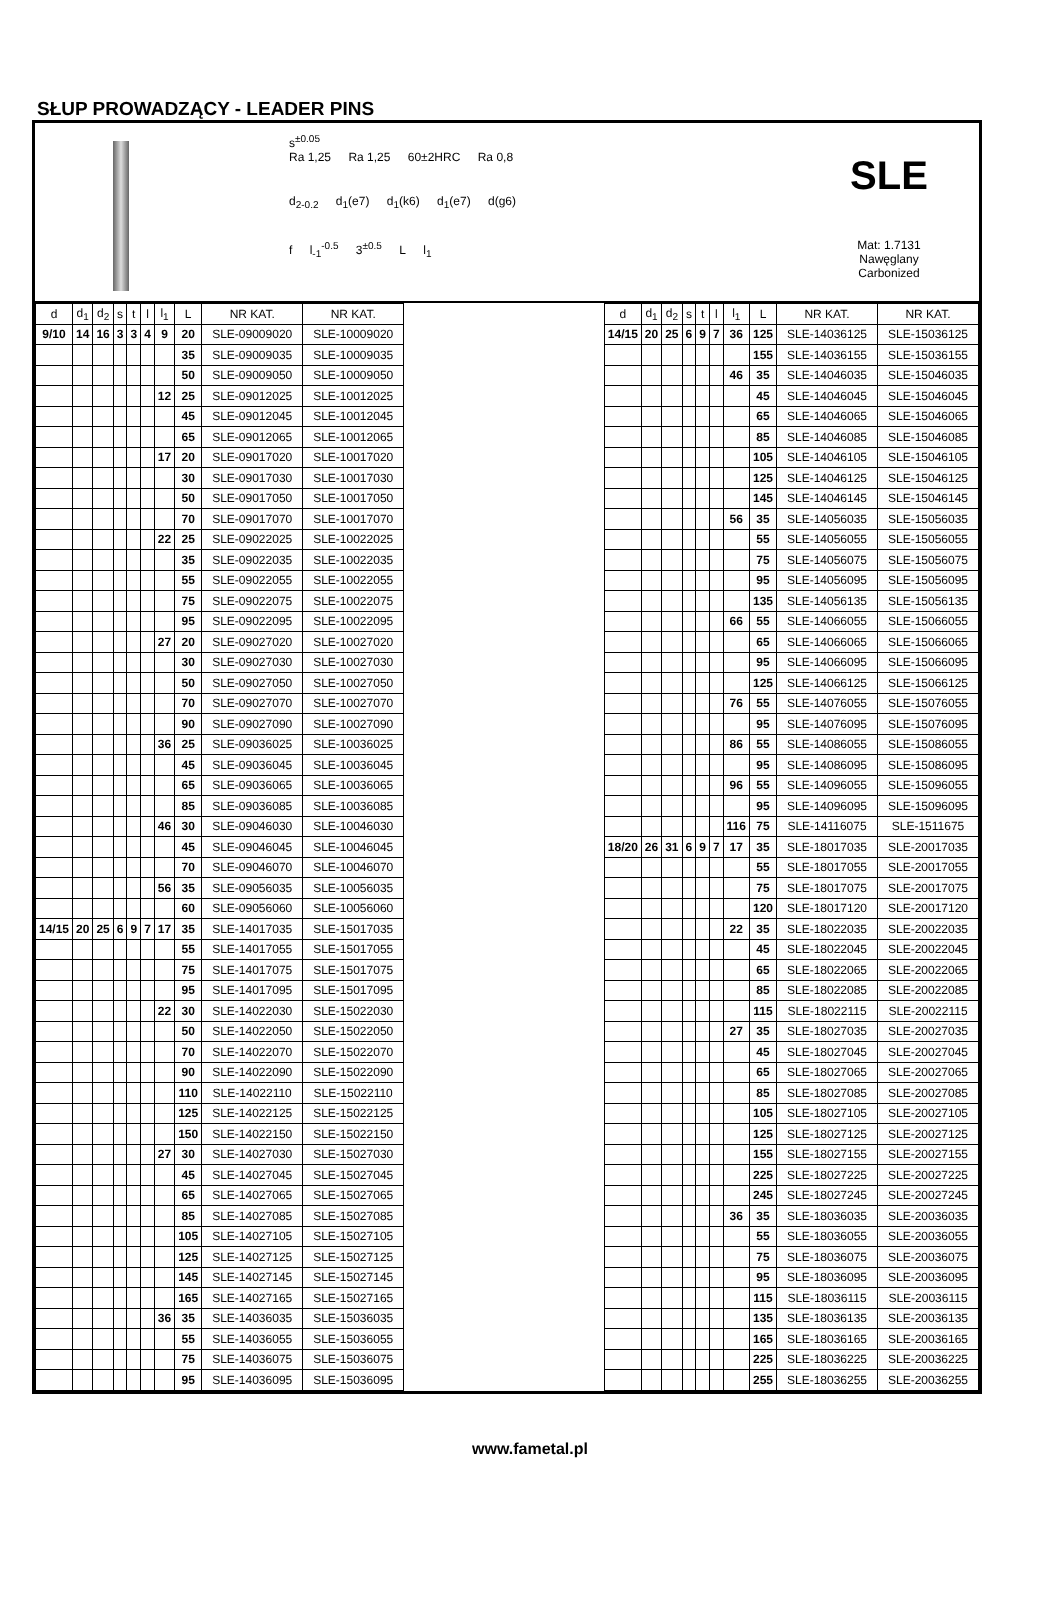SŁUP PROWADZĄCY - LEADER PINS
s<sup>±0.05</sup>
Ra 1,25 Ra 1,25 60±2HRC Ra 0,8
d<sub>2-0.2</sub> d<sub>1</sub>(e7) d<sub>1</sub>(k6) d<sub>1</sub>(e7) d(g6)
f l<sub>-1</sub><sup>-0.5</sup> 3<sup>±0.5</sup> L l<sub>1</sub>
SLE
Mat: 1.7131
Nawęglany
Carbonized
| d | d<sub>1</sub> | d<sub>2</sub> | s | t | l | l<sub>1</sub> | L | NR KAT. | NR KAT. |
| --- | --- | --- | --- | --- | --- | --- | --- | --- | --- |
| 9/10 | 14 | 16 | 3 | 3 | 4 | 9 | 20 | SLE-09009020 | SLE-10009020 |
| | | | | | | | 35 | SLE-09009035 | SLE-10009035 |
| | | | | | | | 50 | SLE-09009050 | SLE-10009050 |
| | | | | | | 12 | 25 | SLE-09012025 | SLE-10012025 |
| | | | | | | | 45 | SLE-09012045 | SLE-10012045 |
| | | | | | | | 65 | SLE-09012065 | SLE-10012065 |
| | | | | | | 17 | 20 | SLE-09017020 | SLE-10017020 |
| | | | | | | | 30 | SLE-09017030 | SLE-10017030 |
| | | | | | | | 50 | SLE-09017050 | SLE-10017050 |
| | | | | | | | 70 | SLE-09017070 | SLE-10017070 |
| | | | | | | 22 | 25 | SLE-09022025 | SLE-10022025 |
| | | | | | | | 35 | SLE-09022035 | SLE-10022035 |
| | | | | | | | 55 | SLE-09022055 | SLE-10022055 |
| | | | | | | | 75 | SLE-09022075 | SLE-10022075 |
| | | | | | | | 95 | SLE-09022095 | SLE-10022095 |
| | | | | | | 27 | 20 | SLE-09027020 | SLE-10027020 |
| | | | | | | | 30 | SLE-09027030 | SLE-10027030 |
| | | | | | | | 50 | SLE-09027050 | SLE-10027050 |
| | | | | | | | 70 | SLE-09027070 | SLE-10027070 |
| | | | | | | | 90 | SLE-09027090 | SLE-10027090 |
| | | | | | | 36 | 25 | SLE-09036025 | SLE-10036025 |
| | | | | | | | 45 | SLE-09036045 | SLE-10036045 |
| | | | | | | | 65 | SLE-09036065 | SLE-10036065 |
| | | | | | | | 85 | SLE-09036085 | SLE-10036085 |
| | | | | | | 46 | 30 | SLE-09046030 | SLE-10046030 |
| | | | | | | | 45 | SLE-09046045 | SLE-10046045 |
| | | | | | | | 70 | SLE-09046070 | SLE-10046070 |
| | | | | | | 56 | 35 | SLE-09056035 | SLE-10056035 |
| | | | | | | | 60 | SLE-09056060 | SLE-10056060 |
| 14/15 | 20 | 25 | 6 | 9 | 7 | 17 | 35 | SLE-14017035 | SLE-15017035 |
| | | | | | | | 55 | SLE-14017055 | SLE-15017055 |
| | | | | | | | 75 | SLE-14017075 | SLE-15017075 |
| | | | | | | | 95 | SLE-14017095 | SLE-15017095 |
| | | | | | | 22 | 30 | SLE-14022030 | SLE-15022030 |
| | | | | | | | 50 | SLE-14022050 | SLE-15022050 |
| | | | | | | | 70 | SLE-14022070 | SLE-15022070 |
| | | | | | | | 90 | SLE-14022090 | SLE-15022090 |
| | | | | | | | 110 | SLE-14022110 | SLE-15022110 |
| | | | | | | | 125 | SLE-14022125 | SLE-15022125 |
| | | | | | | | 150 | SLE-14022150 | SLE-15022150 |
| | | | | | | 27 | 30 | SLE-14027030 | SLE-15027030 |
| | | | | | | | 45 | SLE-14027045 | SLE-15027045 |
| | | | | | | | 65 | SLE-14027065 | SLE-15027065 |
| | | | | | | | 85 | SLE-14027085 | SLE-15027085 |
| | | | | | | | 105 | SLE-14027105 | SLE-15027105 |
| | | | | | | | 125 | SLE-14027125 | SLE-15027125 |
| | | | | | | | 145 | SLE-14027145 | SLE-15027145 |
| | | | | | | | 165 | SLE-14027165 | SLE-15027165 |
| | | | | | | 36 | 35 | SLE-14036035 | SLE-15036035 |
| | | | | | | | 55 | SLE-14036055 | SLE-15036055 |
| | | | | | | | 75 | SLE-14036075 | SLE-15036075 |
| | | | | | | | 95 | SLE-14036095 | SLE-15036095 |
| d | d<sub>1</sub> | d<sub>2</sub> | s | t | l | l<sub>1</sub> | L | NR KAT. | NR KAT. |
| --- | --- | --- | --- | --- | --- | --- | --- | --- | --- |
| 14/15 | 20 | 25 | 6 | 9 | 7 | 36 | 125 | SLE-14036125 | SLE-15036125 |
| | | | | | | | 155 | SLE-14036155 | SLE-15036155 |
| | | | | | | 46 | 35 | SLE-14046035 | SLE-15046035 |
| | | | | | | | 45 | SLE-14046045 | SLE-15046045 |
| | | | | | | | 65 | SLE-14046065 | SLE-15046065 |
| | | | | | | | 85 | SLE-14046085 | SLE-15046085 |
| | | | | | | | 105 | SLE-14046105 | SLE-15046105 |
| | | | | | | | 125 | SLE-14046125 | SLE-15046125 |
| | | | | | | | 145 | SLE-14046145 | SLE-15046145 |
| | | | | | | 56 | 35 | SLE-14056035 | SLE-15056035 |
| | | | | | | | 55 | SLE-14056055 | SLE-15056055 |
| | | | | | | | 75 | SLE-14056075 | SLE-15056075 |
| | | | | | | | 95 | SLE-14056095 | SLE-15056095 |
| | | | | | | | 135 | SLE-14056135 | SLE-15056135 |
| | | | | | | 66 | 55 | SLE-14066055 | SLE-15066055 |
| | | | | | | | 65 | SLE-14066065 | SLE-15066065 |
| | | | | | | | 95 | SLE-14066095 | SLE-15066095 |
| | | | | | | | 125 | SLE-14066125 | SLE-15066125 |
| | | | | | | 76 | 55 | SLE-14076055 | SLE-15076055 |
| | | | | | | | 95 | SLE-14076095 | SLE-15076095 |
| | | | | | | 86 | 55 | SLE-14086055 | SLE-15086055 |
| | | | | | | | 95 | SLE-14086095 | SLE-15086095 |
| | | | | | | 96 | 55 | SLE-14096055 | SLE-15096055 |
| | | | | | | | 95 | SLE-14096095 | SLE-15096095 |
| | | | | | | 116 | 75 | SLE-14116075 | SLE-1511675 |
| 18/20 | 26 | 31 | 6 | 9 | 7 | 17 | 35 | SLE-18017035 | SLE-20017035 |
| | | | | | | | 55 | SLE-18017055 | SLE-20017055 |
| | | | | | | | 75 | SLE-18017075 | SLE-20017075 |
| | | | | | | | 120 | SLE-18017120 | SLE-20017120 |
| | | | | | | 22 | 35 | SLE-18022035 | SLE-20022035 |
| | | | | | | | 45 | SLE-18022045 | SLE-20022045 |
| | | | | | | | 65 | SLE-18022065 | SLE-20022065 |
| | | | | | | | 85 | SLE-18022085 | SLE-20022085 |
| | | | | | | | 115 | SLE-18022115 | SLE-20022115 |
| | | | | | | 27 | 35 | SLE-18027035 | SLE-20027035 |
| | | | | | | | 45 | SLE-18027045 | SLE-20027045 |
| | | | | | | | 65 | SLE-18027065 | SLE-20027065 |
| | | | | | | | 85 | SLE-18027085 | SLE-20027085 |
| | | | | | | | 105 | SLE-18027105 | SLE-20027105 |
| | | | | | | | 125 | SLE-18027125 | SLE-20027125 |
| | | | | | | | 155 | SLE-18027155 | SLE-20027155 |
| | | | | | | | 225 | SLE-18027225 | SLE-20027225 |
| | | | | | | | 245 | SLE-18027245 | SLE-20027245 |
| | | | | | | 36 | 35 | SLE-18036035 | SLE-20036035 |
| | | | | | | | 55 | SLE-18036055 | SLE-20036055 |
| | | | | | | | 75 | SLE-18036075 | SLE-20036075 |
| | | | | | | | 95 | SLE-18036095 | SLE-20036095 |
| | | | | | | | 115 | SLE-18036115 | SLE-20036115 |
| | | | | | | | 135 | SLE-18036135 | SLE-20036135 |
| | | | | | | | 165 | SLE-18036165 | SLE-20036165 |
| | | | | | | | 225 | SLE-18036225 | SLE-20036225 |
| | | | | | | | 255 | SLE-18036255 | SLE-20036255 |
www.fametal.pl